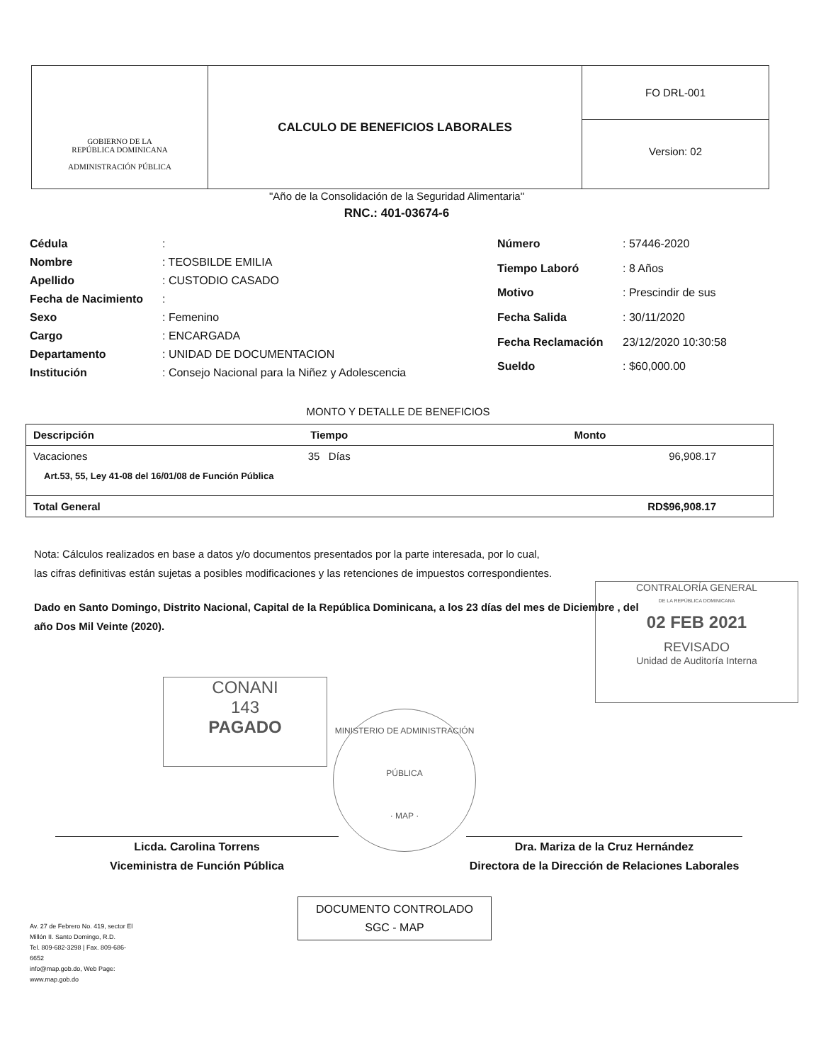GOBIERNO DE LA
REPÚBLICA DOMINICANA
ADMINISTRACIÓN PÚBLICA
CALCULO DE BENEFICIOS LABORALES
FO DRL-001
Version: 02
"Año de la Consolidación de la Seguridad Alimentaria"
RNC.: 401-03674-6
| Cédula | : |
| Nombre | : TEOSBILDE EMILIA |
| Apellido | : CUSTODIO CASADO |
| Fecha de Nacimiento | : |
| Sexo | : Femenino |
| Cargo | : ENCARGADA |
| Departamento | : UNIDAD DE DOCUMENTACION |
| Institución | : Consejo Nacional para la Niñez y Adolescencia |
| Número | : 57446-2020 |
| Tiempo Laboró | : 8 Años |
| Motivo | : Prescindir de sus |
| Fecha Salida | : 30/11/2020 |
| Fecha Reclamación | 23/12/2020 10:30:58 |
| Sueldo | : $60,000.00 |
MONTO Y DETALLE DE BENEFICIOS
| Descripción | Tiempo | Monto |
| --- | --- | --- |
| Vacaciones | 35 Días | 96,908.17 |
| Art.53, 55, Ley 41-08 del 16/01/08 de Función Pública | | |
| Total General | | RD$96,908.17 |
Nota: Cálculos realizados en base a datos y/o documentos presentados por la parte interesada, por lo cual,
las cifras definitivas están sujetas a posibles modificaciones y las retenciones de impuestos correspondientes.
Dado en Santo Domingo, Distrito Nacional, Capital de la República Dominicana, a los 23 días del mes de Diciembre , del año Dos Mil Veinte (2020).
CONTRALORÍA GENERAL
DE LA REPÚBLICA DOMINICANA
02 FEB 2021
REVISADO
Unidad de Auditoría Interna
CONANI
143
PAGADO
MINISTERIO DE ADMINISTRACIÓN PÚBLICA
· MAP ·
Licda. Carolina Torrens
Viceministra de Función Pública
Dra. Mariza de la Cruz Hernández
Directora de la Dirección de Relaciones Laborales
Av. 27 de Febrero No. 419, sector El Millón II. Santo Domingo, R.D.
Tel. 809-682-3298 | Fax. 809-686-6652
info@map.gob.do, Web Page: www.map.gob.do
DOCUMENTO CONTROLADO
SGC - MAP